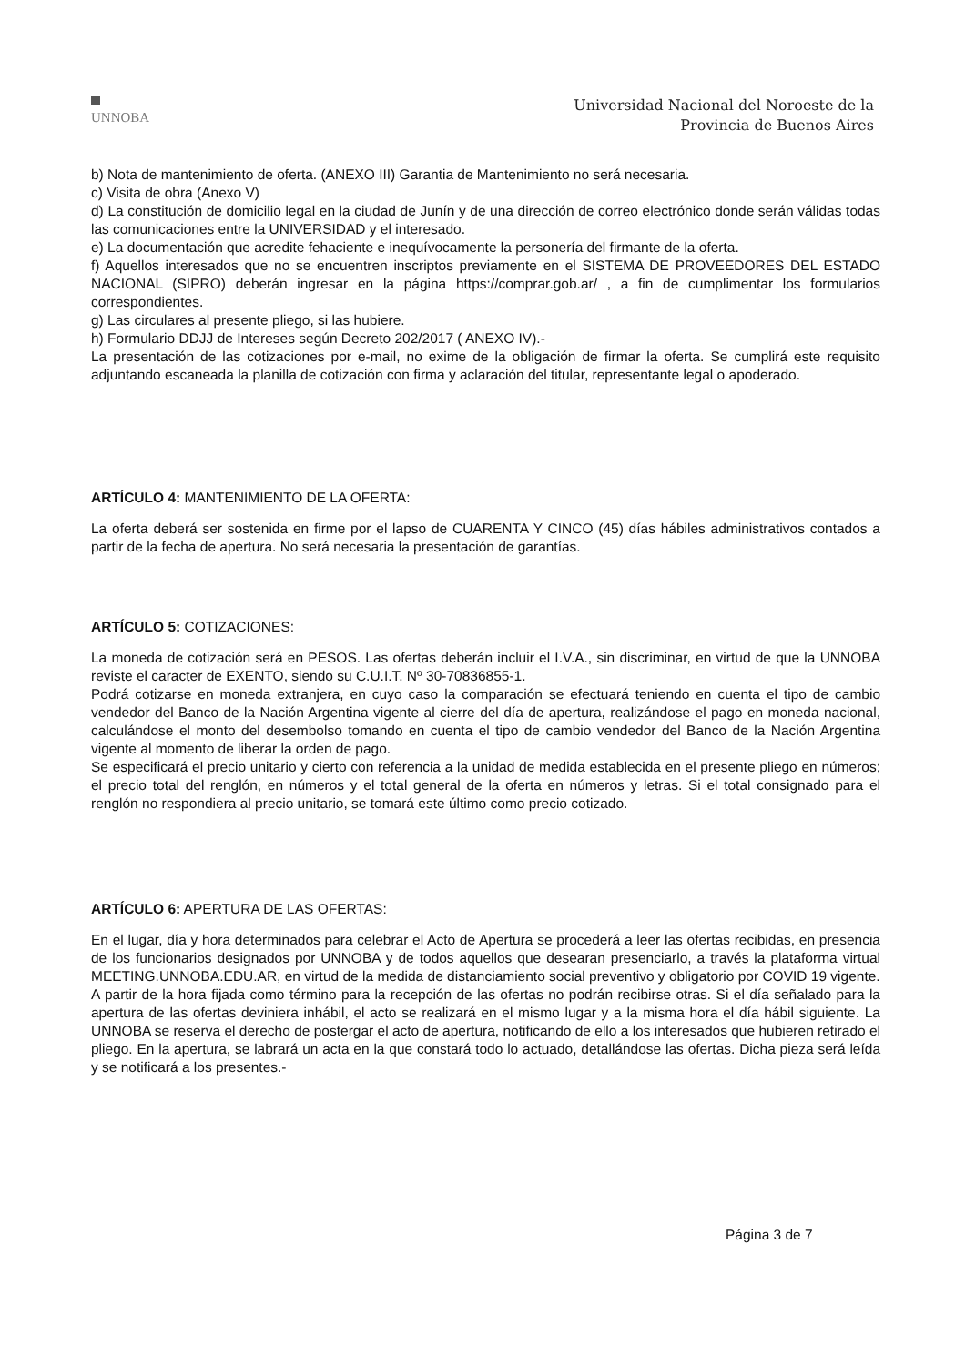UNNOBA
Universidad Nacional del Noroeste de la
Provincia de Buenos Aires
b) Nota de mantenimiento de oferta. (ANEXO III) Garantia de Mantenimiento no será necesaria.
c) Visita de obra (Anexo V)
d) La constitución de domicilio legal en la ciudad de Junín y de una dirección de correo electrónico donde serán válidas todas las comunicaciones entre la UNIVERSIDAD y el interesado.
e) La documentación que acredite fehaciente e inequívocamente la personería del firmante de la oferta.
f) Aquellos interesados que no se encuentren inscriptos previamente en el SISTEMA DE PROVEEDORES DEL ESTADO NACIONAL (SIPRO) deberán ingresar en la página https://comprar.gob.ar/ , a fin de cumplimentar los formularios correspondientes.
g) Las circulares al presente pliego, si las hubiere.
h) Formulario DDJJ de Intereses según Decreto 202/2017 ( ANEXO IV).-
La presentación de las cotizaciones por e-mail, no exime de la obligación de firmar la oferta. Se cumplirá este requisito adjuntando escaneada la planilla de cotización con firma y aclaración del titular, representante legal o apoderado.
ARTÍCULO 4: MANTENIMIENTO DE LA OFERTA:
La oferta deberá ser sostenida en firme por el lapso de CUARENTA Y CINCO (45) días hábiles administrativos contados a partir de la fecha de apertura. No será necesaria la presentación de garantías.
ARTÍCULO 5: COTIZACIONES:
La moneda de cotización será en PESOS. Las ofertas deberán incluir el I.V.A., sin discriminar, en virtud de que la UNNOBA reviste el caracter de EXENTO, siendo su C.U.I.T. Nº 30-70836855-1.
Podrá cotizarse en moneda extranjera, en cuyo caso la comparación se efectuará teniendo en cuenta el tipo de cambio vendedor del Banco de la Nación Argentina vigente al cierre del día de apertura, realizándose el pago en moneda nacional, calculándose el monto del desembolso tomando en cuenta el tipo de cambio vendedor del Banco de la Nación Argentina vigente al momento de liberar la orden de pago.
Se especificará el precio unitario y cierto con referencia a la unidad de medida establecida en el presente pliego en números; el precio total del renglón, en números y el total general de la oferta en números y letras. Si el total consignado para el renglón no respondiera al precio unitario, se tomará este último como precio cotizado.
ARTÍCULO 6: APERTURA DE LAS OFERTAS:
En el lugar, día y hora determinados para celebrar el Acto de Apertura se procederá a leer las ofertas recibidas, en presencia de los funcionarios designados por UNNOBA y de todos aquellos que desearan presenciarlo, a través la plataforma virtual MEETING.UNNOBA.EDU.AR, en virtud de la medida de distanciamiento social preventivo y obligatorio por COVID 19 vigente.
A partir de la hora fijada como término para la recepción de las ofertas no podrán recibirse otras. Si el día señalado para la apertura de las ofertas deviniera inhábil, el acto se realizará en el mismo lugar y a la misma hora el día hábil siguiente. La UNNOBA se reserva el derecho de postergar el acto de apertura, notificando de ello a los interesados que hubieren retirado el pliego. En la apertura, se labrará un acta en la que constará todo lo actuado, detallándose las ofertas. Dicha pieza será leída y se notificará a los presentes.-
Página 3 de 7